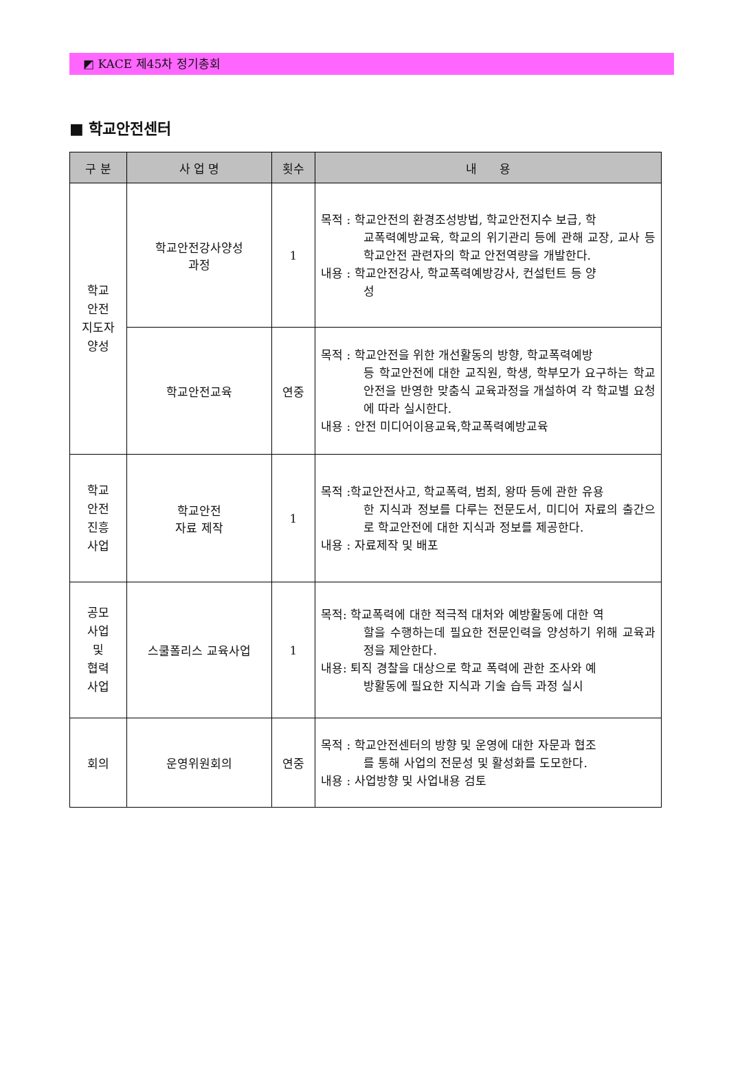◩ KACE 제45차 정기총회
■ 학교안전센터
| 구 분 | 사 업 명 | 횟수 | 내 용 |
| --- | --- | --- | --- |
| 학교 안전 지도자 양성 | 학교안전강사양성 과정 | 1 | 목적 : 학교안전의 환경조성방법, 학교안전지수 보급, 학 교폭력예방교육, 학교의 위기관리 등에 관해 교장, 교사 등 학교안전 관련자의 학교 안전역량을 개발한다. 내용 : 학교안전강사, 학교폭력예방강사, 컨설턴트 등 양 성 |
| | 학교안전교육 | 연중 | 목적 : 학교안전을 위한 개선활동의 방향, 학교폭력예방 등 학교안전에 대한 교직원, 학생, 학부모가 요구하는 학교안전을 반영한 맞춤식 교육과정을 개설하여 각 학교별 요청에 따라 실시한다. 내용 : 안전 미디어이용교육,학교폭력예방교육 |
| 학교 안전 진흥 사업 | 학교안전 자료 제작 | 1 | 목적 :학교안전사고, 학교폭력, 범죄, 왕따 등에 관한 유용 한 지식과 정보를 다루는 전문도서, 미디어 자료의 출간으로 학교안전에 대한 지식과 정보를 제공한다. 내용 : 자료제작 및 배포 |
| 공모 사업 및 협력 사업 | 스쿨폴리스 교육사업 | 1 | 목적: 학교폭력에 대한 적극적 대처와 예방활동에 대한 역 할을 수행하는데 필요한 전문인력을 양성하기 위해 교육과정을 제안한다. 내용: 퇴직 경찰을 대상으로 학교 폭력에 관한 조사와 예 방활동에 필요한 지식과 기술 습득 과정 실시 |
| 회의 | 운영위원회의 | 연중 | 목적 : 학교안전센터의 방향 및 운영에 대한 자문과 협조 를 통해 사업의 전문성 및 활성화를 도모한다. 내용 : 사업방향 및 사업내용 검토 |